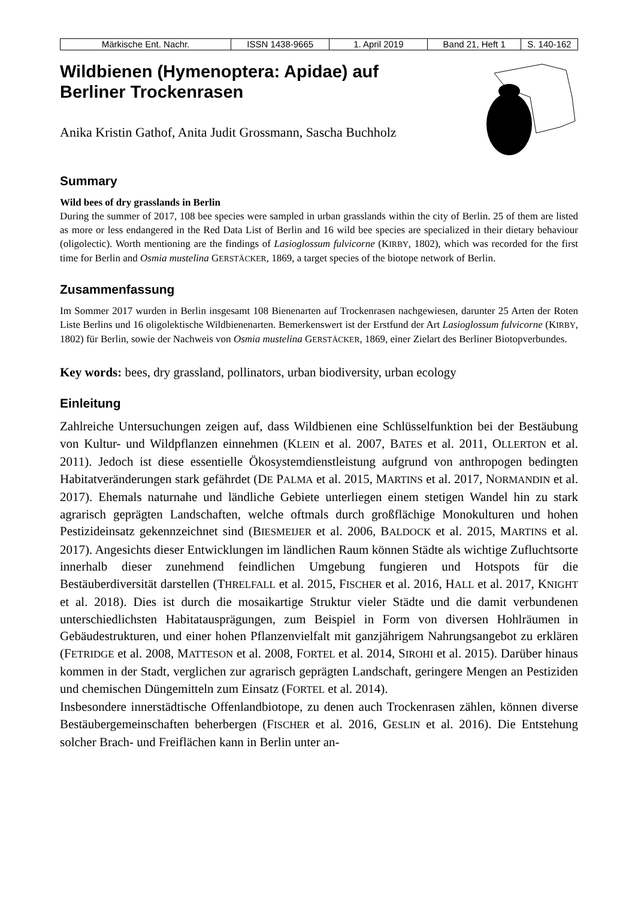| Märkische Ent. Nachr. | ISSN 1438-9665 | 1. April 2019 | Band 21, Heft 1 | S. 140-162 |
Wildbienen (Hymenoptera: Apidae) auf
Berliner Trockenrasen
Anika Kristin Gathof, Anita Judit Grossmann, Sascha Buchholz
Summary
Wild bees of dry grasslands in Berlin
During the summer of 2017, 108 bee species were sampled in urban grasslands within the city of Berlin. 25 of them are listed as more or less endangered in the Red Data List of Berlin and 16 wild bee species are specialized in their dietary behaviour (oligolectic). Worth mentioning are the findings of Lasioglossum fulvicorne (KIRBY, 1802), which was recorded for the first time for Berlin and Osmia mustelina GERSTÄCKER, 1869, a target species of the biotope network of Berlin.
Zusammenfassung
Im Sommer 2017 wurden in Berlin insgesamt 108 Bienenarten auf Trockenrasen nachgewiesen, darunter 25 Arten der Roten Liste Berlins und 16 oligolektische Wildbienenarten. Bemerkenswert ist der Erstfund der Art Lasioglossum fulvicorne (KIRBY, 1802) für Berlin, sowie der Nachweis von Osmia mustelina GERSTÄCKER, 1869, einer Zielart des Berliner Biotopverbundes.
Key words: bees, dry grassland, pollinators, urban biodiversity, urban ecology
Einleitung
Zahlreiche Untersuchungen zeigen auf, dass Wildbienen eine Schlüsselfunktion bei der Bestäubung von Kultur- und Wildpflanzen einnehmen (KLEIN et al. 2007, BATES et al. 2011, OLLERTON et al. 2011). Jedoch ist diese essentielle Ökosystemdienstleistung aufgrund von anthropogen bedingten Habitatveränderungen stark gefährdet (DE PALMA et al. 2015, MARTINS et al. 2017, NORMANDIN et al. 2017). Ehemals naturnahe und ländliche Gebiete unterliegen einem stetigen Wandel hin zu stark agrarisch geprägten Landschaften, welche oftmals durch großflächige Monokulturen und hohen Pestizideinsatz gekennzeichnet sind (BIESMEIJER et al. 2006, BALDOCK et al. 2015, MARTINS et al. 2017). Angesichts dieser Entwicklungen im ländlichen Raum können Städte als wichtige Zufluchtsorte innerhalb dieser zunehmend feindlichen Umgebung fungieren und Hotspots für die Bestäuberdiversität darstellen (THRELFALL et al. 2015, FISCHER et al. 2016, HALL et al. 2017, KNIGHT et al. 2018). Dies ist durch die mosaikartige Struktur vieler Städte und die damit verbundenen unterschiedlichsten Habitatausprägungen, zum Beispiel in Form von diversen Hohlräumen in Gebäudestrukturen, und einer hohen Pflanzenvielfalt mit ganzjährigem Nahrungsangebot zu erklären (FETRIDGE et al. 2008, MATTESON et al. 2008, FORTEL et al. 2014, SIROHI et al. 2015). Darüber hinaus kommen in der Stadt, verglichen zur agrarisch geprägten Landschaft, geringere Mengen an Pestiziden und chemischen Düngemitteln zum Einsatz (FORTEL et al. 2014).
Insbesondere innerstädtische Offenlandbiotope, zu denen auch Trockenrasen zählen, können diverse Bestäubergemeinschaften beherbergen (FISCHER et al. 2016, GESLIN et al. 2016). Die Entstehung solcher Brach- und Freiflächen kann in Berlin unter an-